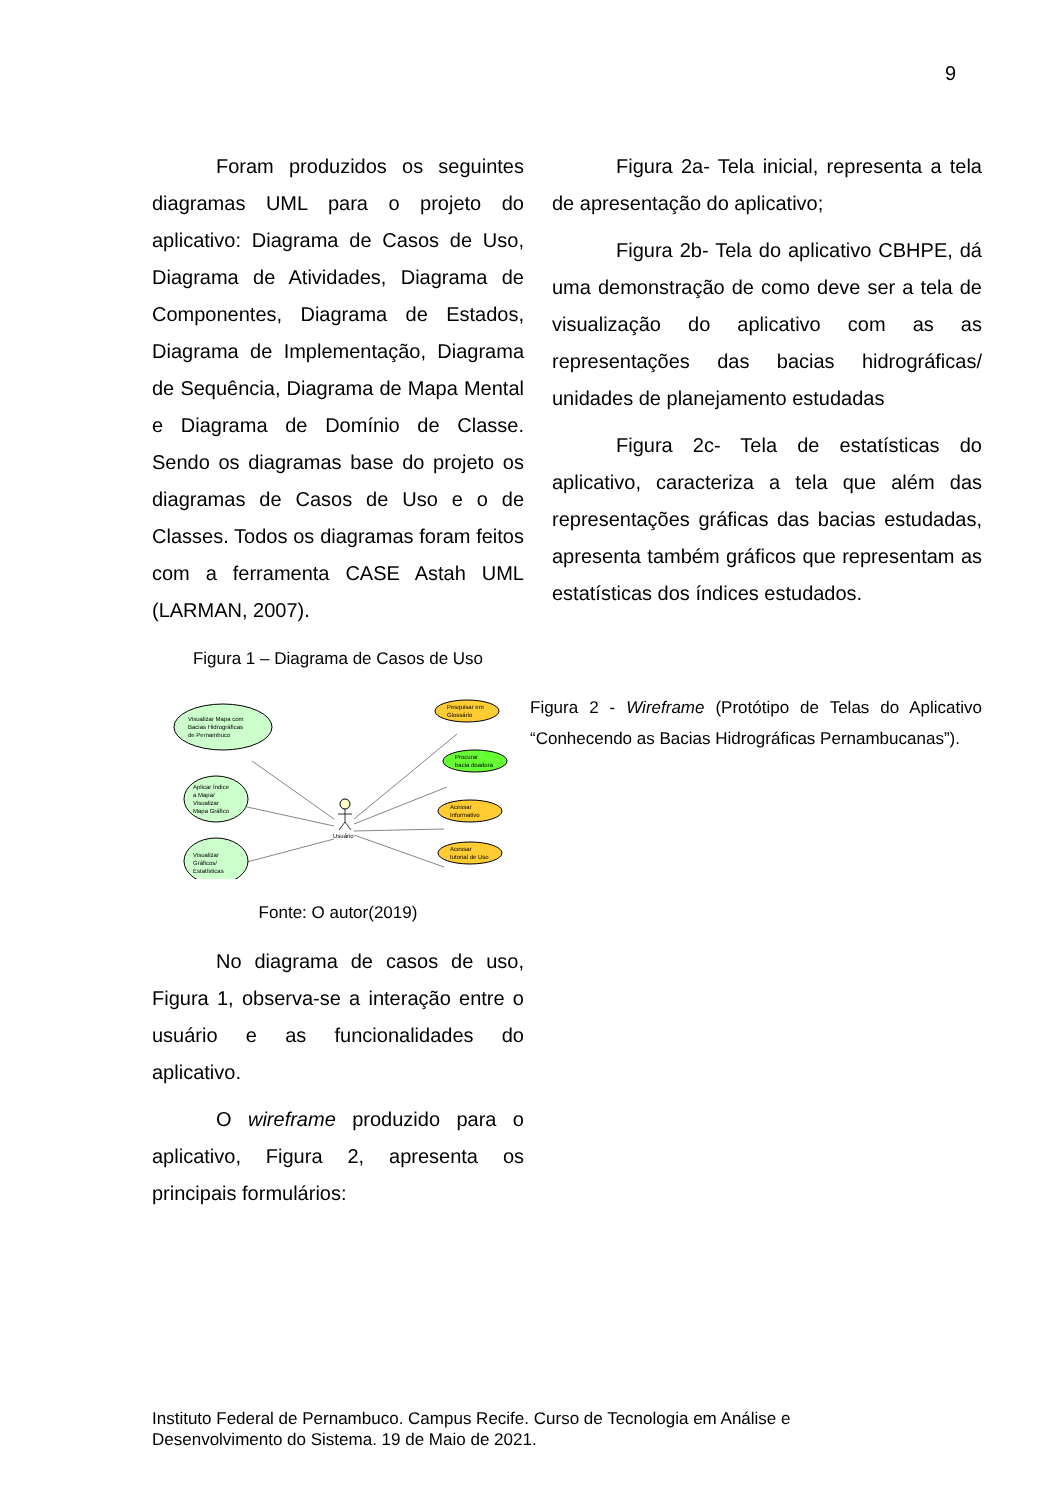9
Foram produzidos os seguintes diagramas UML para o projeto do aplicativo: Diagrama de Casos de Uso, Diagrama de Atividades, Diagrama de Componentes, Diagrama de Estados, Diagrama de Implementação, Diagrama de Sequência, Diagrama de Mapa Mental e Diagrama de Domínio de Classe. Sendo os diagramas base do projeto os diagramas de Casos de Uso e o de Classes. Todos os diagramas foram feitos com a ferramenta CASE Astah UML (LARMAN, 2007).
Figura 1 – Diagrama de Casos de Uso
Visualizar Mapa com
Bacias Hidrográficas
de Pernambuco
Aplicar Índice
a Mapa/
Visualizar
Mapa Gráfico
Visualizar
Gráficos/
Estatísticas
Pesquisar em
Glossário
Procurar
bacia doadora
Acessar
Informativo
Acessar
tutorial de Uso
Usuário
Fonte: O autor(2019)
No diagrama de casos de uso, Figura 1, observa-se a interação entre o usuário e as funcionalidades do aplicativo.
O wireframe produzido para o aplicativo, Figura 2, apresenta os principais formulários:
Figura 2a- Tela inicial, representa a tela de apresentação do aplicativo;
Figura 2b- Tela do aplicativo CBHPE, dá uma demonstração de como deve ser a tela de visualização do aplicativo com as as representações das bacias hidrográficas/ unidades de planejamento estudadas
Figura 2c- Tela de estatísticas do aplicativo, caracteriza a tela que além das representações gráficas das bacias estudadas, apresenta também gráficos que representam as estatísticas dos índices estudados.
Figura 2 - Wireframe (Protótipo de Telas do Aplicativo “Conhecendo as Bacias Hidrográficas Pernambucanas”).
Instituto Federal de Pernambuco. Campus Recife. Curso de Tecnologia em Análise e
Desenvolvimento do Sistema. 19 de Maio de 2021.